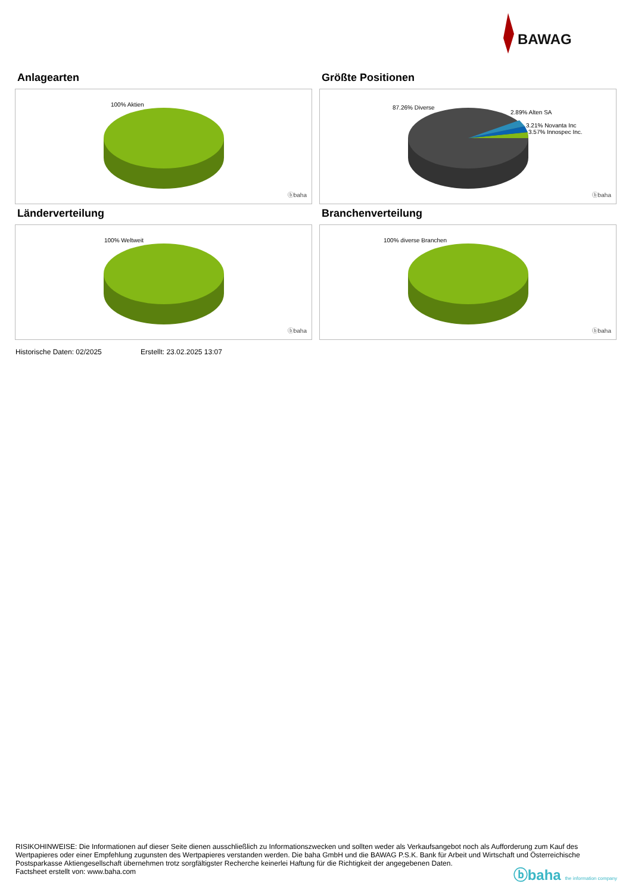BAWAG
Anlagearten
100% Aktien
ⓑbaha
Größte Positionen
87.26% Diverse
2.89% Alten SA
3.21% Novanta Inc
3.57% Innospec Inc.
ⓑbaha
Länderverteilung
100% Weltweit
ⓑbaha
Branchenverteilung
100% diverse Branchen
ⓑbaha
Historische Daten: 02/2025 Erstellt: 23.02.2025 13:07
RISIKOHINWEISE: Die Informationen auf dieser Seite dienen ausschließlich zu Informationszwecken und sollten weder als Verkaufsangebot noch als Aufforderung zum Kauf des Wertpapieres oder einer Empfehlung zugunsten des Wertpapieres verstanden werden. Die baha GmbH und die BAWAG P.S.K. Bank für Arbeit und Wirtschaft und Österreichische Postsparkasse Aktiengesellschaft übernehmen trotz sorgfältigster Recherche keinerlei Haftung für die Richtigkeit der angegebenen Daten.
Factsheet erstellt von: www.baha.com
ⓑbaha the information company